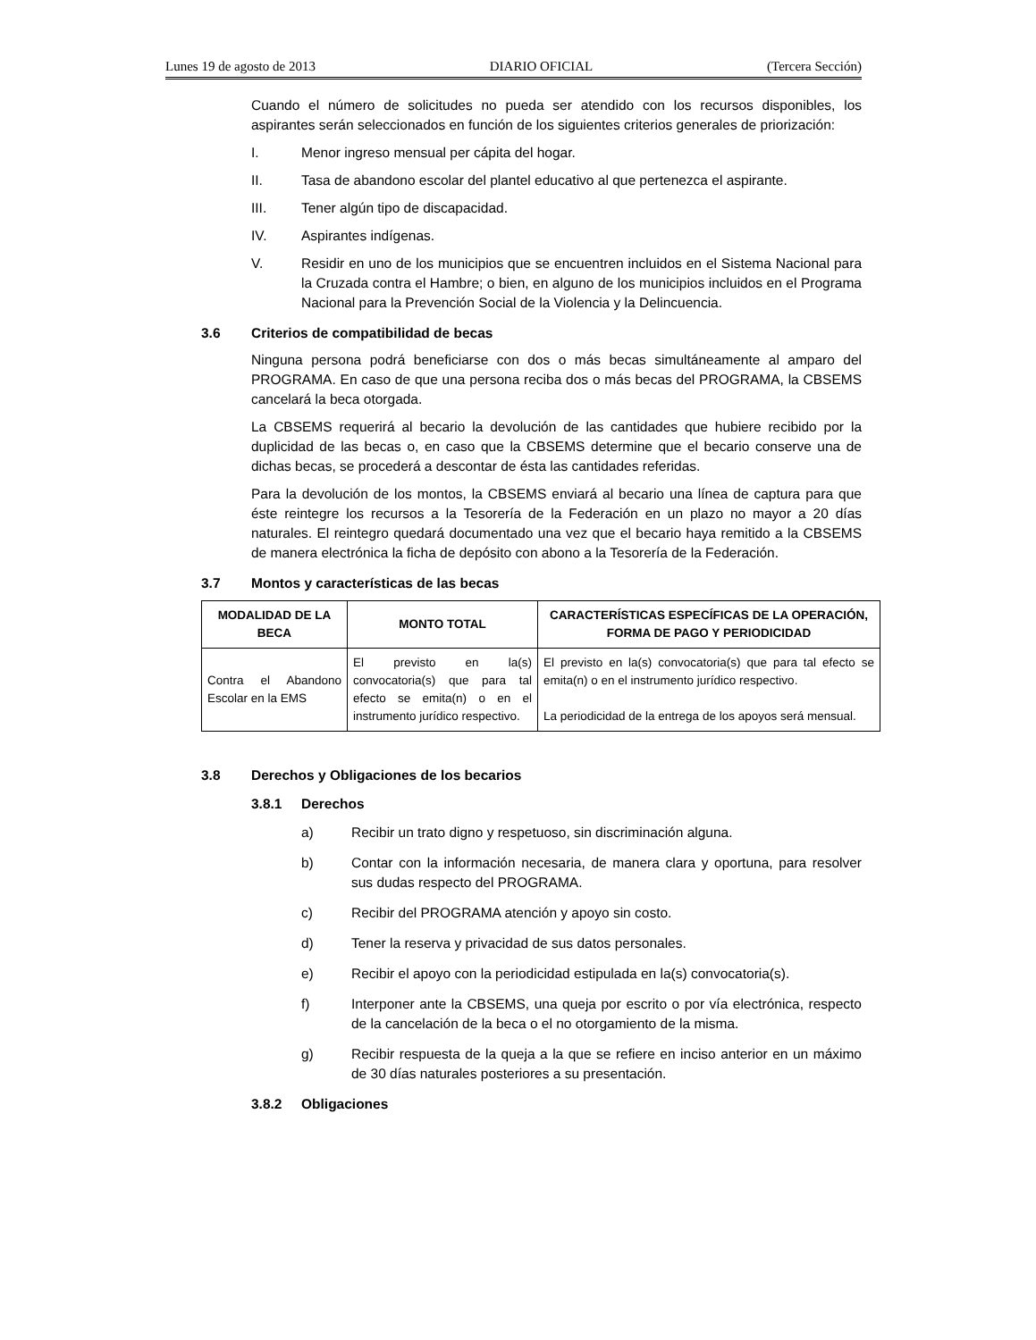Lunes 19 de agosto de 2013 DIARIO OFICIAL (Tercera Sección)
Cuando el número de solicitudes no pueda ser atendido con los recursos disponibles, los aspirantes serán seleccionados en función de los siguientes criterios generales de priorización:
I. Menor ingreso mensual per cápita del hogar.
II. Tasa de abandono escolar del plantel educativo al que pertenezca el aspirante.
III. Tener algún tipo de discapacidad.
IV. Aspirantes indígenas.
V. Residir en uno de los municipios que se encuentren incluidos en el Sistema Nacional para la Cruzada contra el Hambre; o bien, en alguno de los municipios incluidos en el Programa Nacional para la Prevención Social de la Violencia y la Delincuencia.
3.6 Criterios de compatibilidad de becas
Ninguna persona podrá beneficiarse con dos o más becas simultáneamente al amparo del PROGRAMA. En caso de que una persona reciba dos o más becas del PROGRAMA, la CBSEMS cancelará la beca otorgada.
La CBSEMS requerirá al becario la devolución de las cantidades que hubiere recibido por la duplicidad de las becas o, en caso que la CBSEMS determine que el becario conserve una de dichas becas, se procederá a descontar de ésta las cantidades referidas.
Para la devolución de los montos, la CBSEMS enviará al becario una línea de captura para que éste reintegre los recursos a la Tesorería de la Federación en un plazo no mayor a 20 días naturales. El reintegro quedará documentado una vez que el becario haya remitido a la CBSEMS de manera electrónica la ficha de depósito con abono a la Tesorería de la Federación.
3.7 Montos y características de las becas
| MODALIDAD DE LA BECA | MONTO TOTAL | CARACTERÍSTICAS ESPECÍFICAS DE LA OPERACIÓN, FORMA DE PAGO Y PERIODICIDAD |
| --- | --- | --- |
| Contra el Abandono Escolar en la EMS | El previsto en la(s) convocatoria(s) que para tal efecto se emita(n) o en el instrumento jurídico respectivo. | El previsto en la(s) convocatoria(s) que para tal efecto se emita(n) o en el instrumento jurídico respectivo. La periodicidad de la entrega de los apoyos será mensual. |
3.8 Derechos y Obligaciones de los becarios
3.8.1 Derechos
a) Recibir un trato digno y respetuoso, sin discriminación alguna.
b) Contar con la información necesaria, de manera clara y oportuna, para resolver sus dudas respecto del PROGRAMA.
c) Recibir del PROGRAMA atención y apoyo sin costo.
d) Tener la reserva y privacidad de sus datos personales.
e) Recibir el apoyo con la periodicidad estipulada en la(s) convocatoria(s).
f) Interponer ante la CBSEMS, una queja por escrito o por vía electrónica, respecto de la cancelación de la beca o el no otorgamiento de la misma.
g) Recibir respuesta de la queja a la que se refiere en inciso anterior en un máximo de 30 días naturales posteriores a su presentación.
3.8.2 Obligaciones